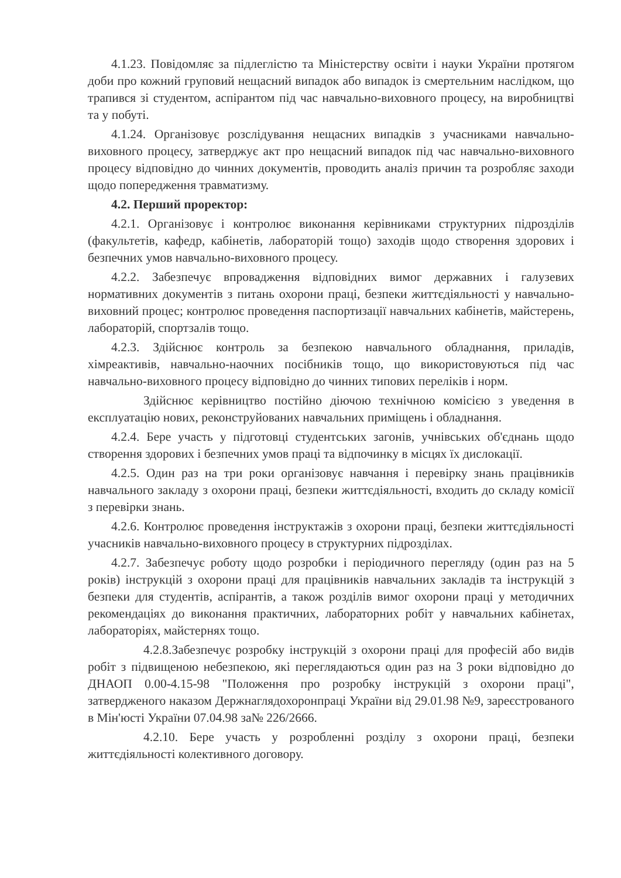4.1.23. Повідомляє за підлеглістю та Міністерству освіти і науки України протягом доби про кожний груповий нещасний випадок або випадок із смертельним наслідком, що трапився зі студентом, аспірантом під час навчально-виховного процесу, на виробництві та у побуті.
4.1.24. Організовує розслідування нещасних випадків з учасниками навчально-виховного процесу, затверджує акт про нещасний випадок під час навчально-виховного процесу відповідно до чинних документів, проводить аналіз причин та розробляє заходи щодо попередження травматизму.
4.2. Перший проректор:
4.2.1. Організовує і контролює виконання керівниками структурних підрозділів (факультетів, кафедр, кабінетів, лабораторій тощо) заходів щодо створення здорових і безпечних умов навчально-виховного процесу.
4.2.2. Забезпечує впровадження відповідних вимог державних і галузевих нормативних документів з питань охорони праці, безпеки життєдіяльності у навчально-виховний процес; контролює проведення паспортизації навчальних кабінетів, майстерень, лабораторій, спортзалів тощо.
4.2.3. Здійснює контроль за безпекою навчального обладнання, приладів, хімреактивів, навчально-наочних посібників тощо, що використовуються під час навчально-виховного процесу відповідно до чинних типових переліків і норм.
Здійснює керівництво постійно діючою технічною комісією з уведення в експлуатацію нових, реконструйованих навчальних приміщень і обладнання.
4.2.4. Бере участь у підготовці студентських загонів, учнівських об'єднань щодо створення здорових і безпечних умов праці та відпочинку в місцях їх дислокації.
4.2.5. Один раз на три роки організовує навчання і перевірку знань працівників навчального закладу з охорони праці, безпеки життєдіяльності, входить до складу комісії з перевірки знань.
4.2.6. Контролює проведення інструктажів з охорони праці, безпеки життєдіяльності учасників навчально-виховного процесу в структурних підрозділах.
4.2.7. Забезпечує роботу щодо розробки і періодичного перегляду (один раз на 5 років) інструкцій з охорони праці для працівників навчальних закладів та інструкцій з безпеки для студентів, аспірантів, а також розділів вимог охорони праці у методичних рекомендаціях до виконання практичних, лабораторних робіт у навчальних кабінетах, лабораторіях, майстернях тощо.
4.2.8.Забезпечує розробку інструкцій з охорони праці для професій або видів робіт з підвищеною небезпекою, які переглядаються один раз на 3 роки відповідно до ДНАОП 0.00-4.15-98 "Положення про розробку інструкцій з охорони праці", затвердженого наказом Держнаглядохоронпраці України від 29.01.98 №9, зареєстрованого в Мін'юсті України 07.04.98 за№ 226/2666.
4.2.10. Бере участь у розробленні розділу з охорони праці, безпеки життєдіяльності колективного договору.